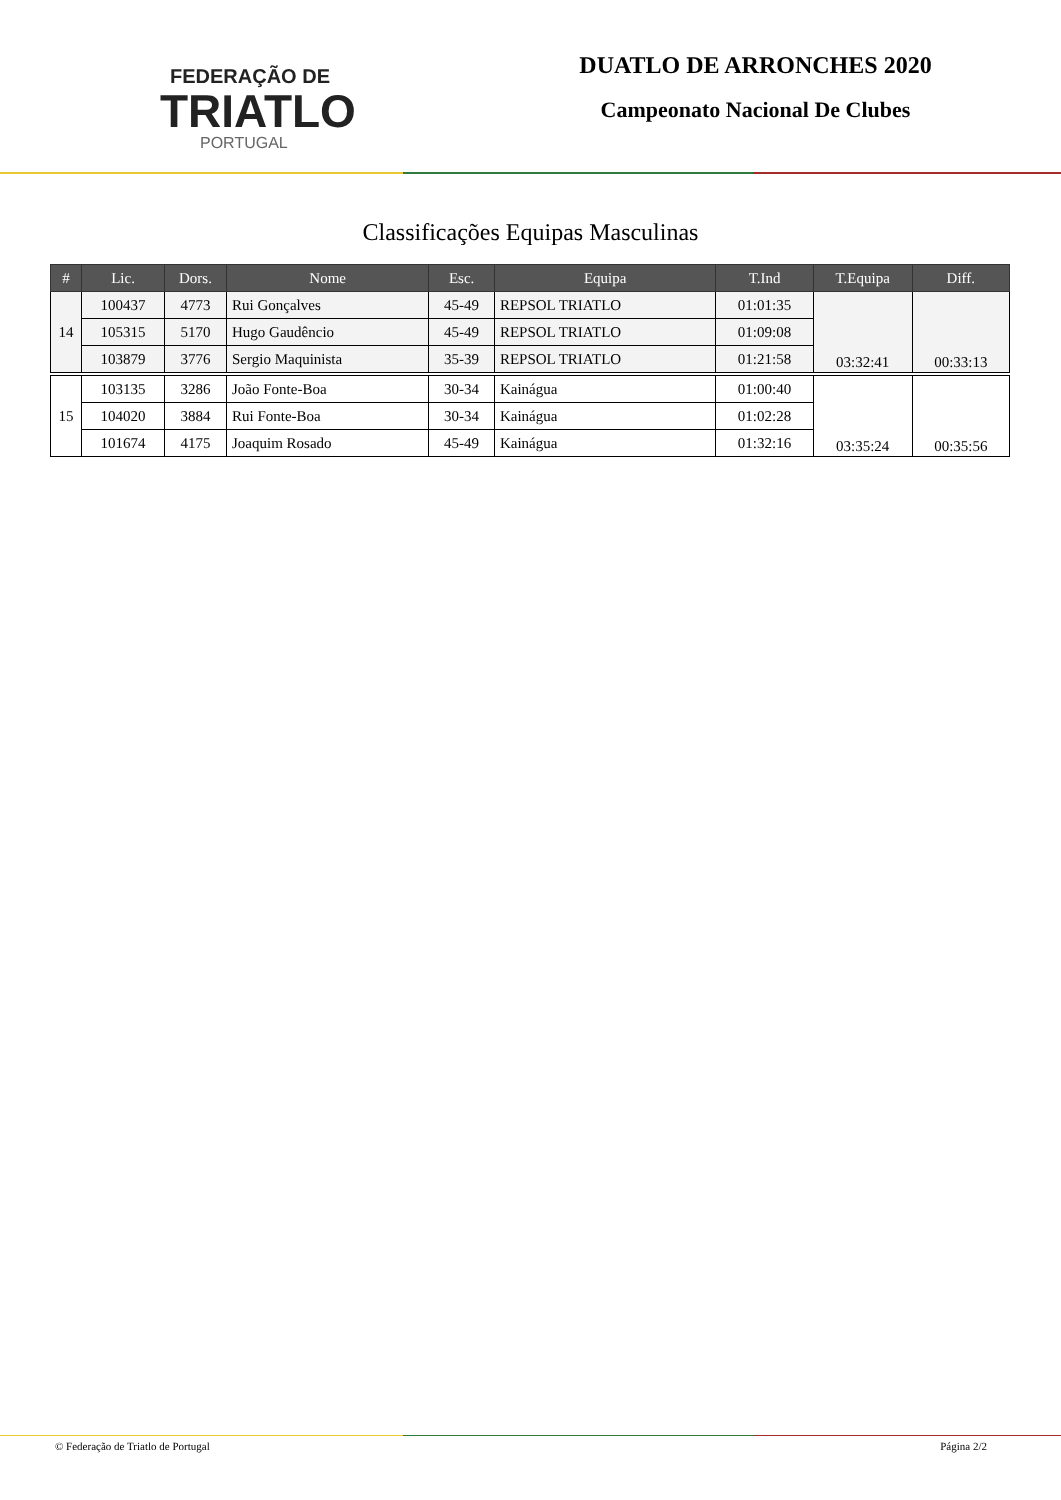FEDERAÇÃO DE
TRIATLO
PORTUGAL
DUATLO DE ARRONCHES 2020
Campeonato Nacional De Clubes
Classificações Equipas Masculinas
| # | Lic. | Dors. | Nome | Esc. | Equipa | T.Ind | T.Equipa | Diff. |
| --- | --- | --- | --- | --- | --- | --- | --- | --- |
| 14 | 100437 | 4773 | Rui Gonçalves | 45-49 | REPSOL TRIATLO | 01:01:35 | 03:32:41 | 00:33:13 |
| | 105315 | 5170 | Hugo Gaudêncio | 45-49 | REPSOL TRIATLO | 01:09:08 | | |
| | 103879 | 3776 | Sergio Maquinista | 35-39 | REPSOL TRIATLO | 01:21:58 | | |
| 15 | 103135 | 3286 | João Fonte-Boa | 30-34 | Kainágua | 01:00:40 | 03:35:24 | 00:35:56 |
| | 104020 | 3884 | Rui Fonte-Boa | 30-34 | Kainágua | 01:02:28 | | |
| | 101674 | 4175 | Joaquim Rosado | 45-49 | Kainágua | 01:32:16 | | |
© Federação de Triatlo de Portugal Página 2/2